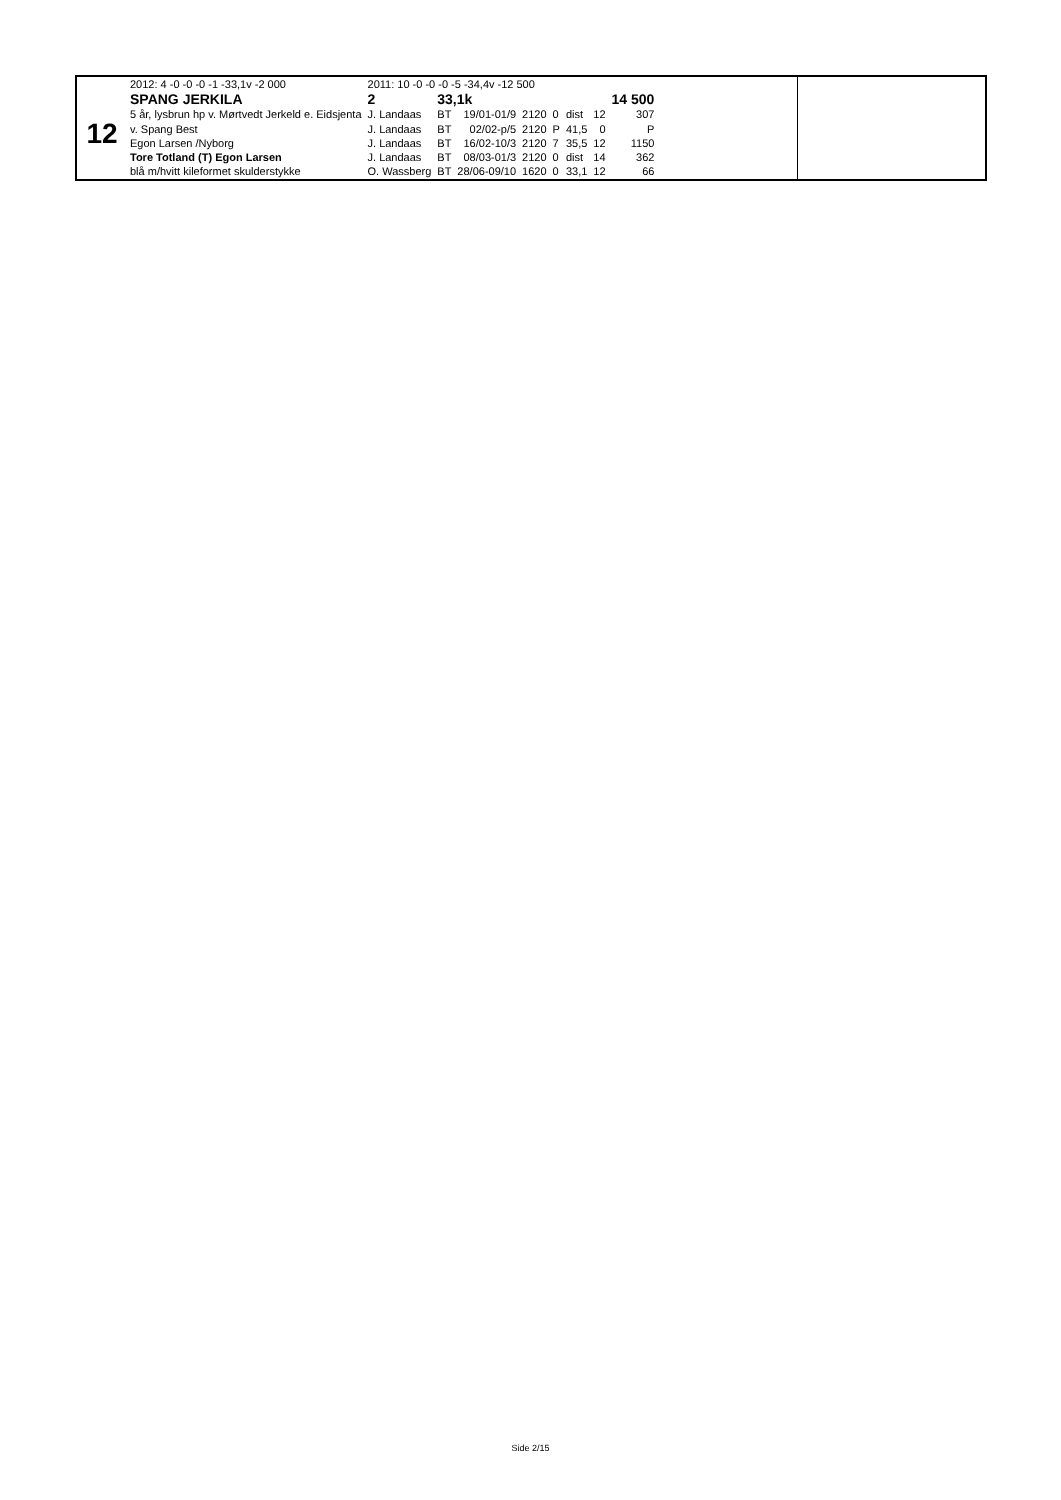12
| 2012: 4 -0 -0 -0 -1 -33,1v -2 000 | 2011: 10 -0 -0 -0 -5 -34,4v -12 500 | | | | | | | |
| SPANG JERKILA | 2 | 33,1k | | | | | | 14 500 |
| 5 år, lysbrun hp v. Mørtvedt Jerkeld e. Eidsjenta | J. Landaas | BT | 19/01-01/9 | 2120 | 0 | dist | 12 | 307 |
| v. Spang Best | J. Landaas | BT | 02/02-p/5 | 2120 | P | 41,5 | 0 | P |
| Egon Larsen /Nyborg | J. Landaas | BT | 16/02-10/3 | 2120 | 7 | 35,5 | 12 | 1150 |
| Tore Totland (T) Egon Larsen | J. Landaas | BT | 08/03-01/3 | 2120 | 0 | dist | 14 | 362 |
| blå m/hvitt kileformet skulderstykke | O. Wassberg | BT | 28/06-09/10 | 1620 | 0 | 33,1 | 12 | 66 |
Side 2/15